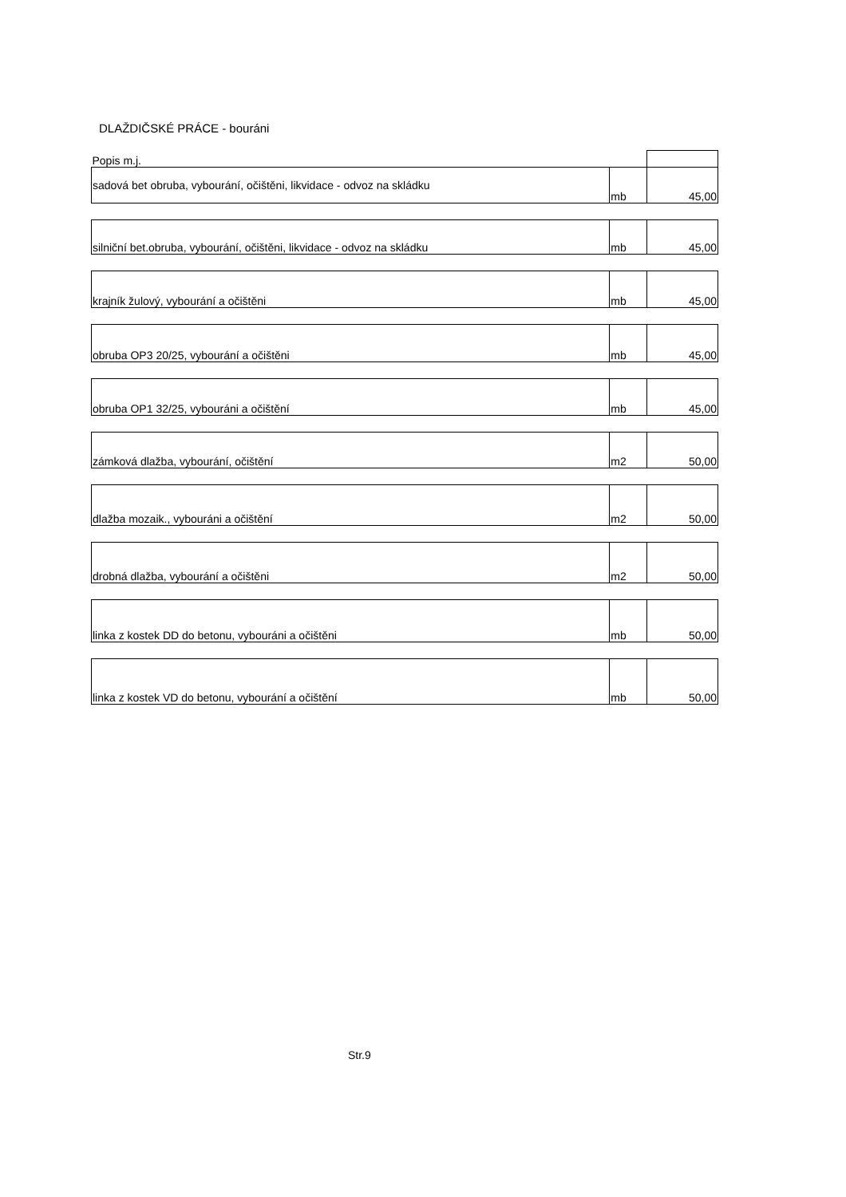DLAŽDIČSKÉ PRÁCE - bouráni
| Popis m.j. | | |
| sadová bet obruba, vybourání, očištěni, likvidace - odvoz na skládku | mb | 45,00 |
| silniční bet.obruba, vybourání, očištěni, likvidace - odvoz na skládku | mb | 45,00 |
| krajník žulový, vybourání a očištěni | mb | 45,00 |
| obruba OP3 20/25, vybourání a očištěni | mb | 45,00 |
| obruba OP1 32/25, vybouráni a očištění | mb | 45,00 |
| zámková dlažba, vybourání, očištění | m2 | 50,00 |
| dlažba mozaik., vybouráni a očištění | m2 | 50,00 |
| drobná dlažba, vybourání a očištěni | m2 | 50,00 |
| linka z kostek DD do betonu, vybouráni a očištěni | mb | 50,00 |
| linka z kostek VD do betonu, vybourání a očištění | mb | 50,00 |
Str.9